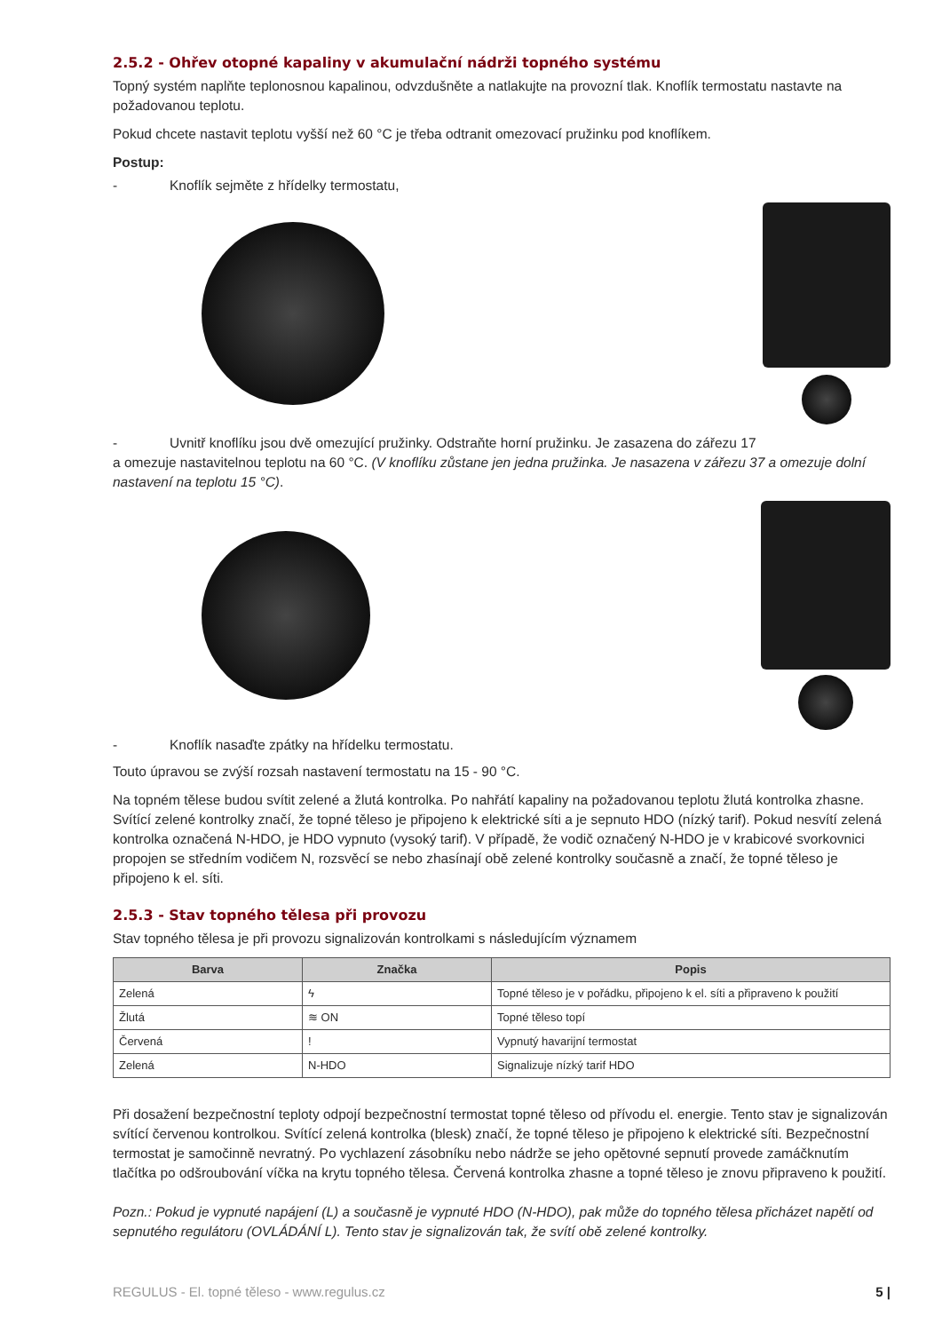2.5.2 - Ohřev otopné kapaliny v akumulační nádrži topného systému
Topný systém naplňte teplonosnou kapalinou, odvzdušněte a natlakujte na provozní tlak. Knoflík termostatu nastavte na požadovanou teplotu.
Pokud chcete nastavit teplotu vyšší než 60 °C je třeba odtranit omezovací pružinku pod knoflíkem.
Postup:
- Knoflík sejměte z hřídelky termostatu,
- Uvnitř knoflíku jsou dvě omezující pružinky. Odstraňte horní pružinku. Je zasazena do zářezu 17
a omezuje nastavitelnou teplotu na 60 °C. (V knoflíku zůstane jen jedna pružinka. Je nasazena v zářezu 37 a omezuje dolní nastavení na teplotu 15 °C).
- Knoflík nasaďte zpátky na hřídelku termostatu.
Touto úpravou se zvýší rozsah nastavení termostatu na 15 - 90 °C.
Na topném tělese budou svítit zelené a žlutá kontrolka. Po nahřátí kapaliny na požadovanou teplotu žlutá kontrolka zhasne. Svítící zelené kontrolky značí, že topné těleso je připojeno k elektrické síti a je sepnuto HDO (nízký tarif). Pokud nesvítí zelená kontrolka označená N-HDO, je HDO vypnuto (vysoký tarif). V případě, že vodič označený N-HDO je v krabicové svorkovnici propojen se středním vodičem N, rozsvěcí se nebo zhasínají obě zelené kontrolky současně a značí, že topné těleso je připojeno k el. síti.
2.5.3 - Stav topného tělesa při provozu
Stav topného tělesa je při provozu signalizován kontrolkami s následujícím významem
| Barva | Značka | Popis |
| --- | --- | --- |
| Zelená | ϟ | Topné těleso je v pořádku, připojeno k el. síti a připraveno k použití |
| Žlutá | ≋ ON | Topné těleso topí |
| Červená | ! | Vypnutý havarijní termostat |
| Zelená | N-HDO | Signalizuje nízký tarif HDO |
Při dosažení bezpečnostní teploty odpojí bezpečnostní termostat topné těleso od přívodu el. energie. Tento stav je signalizován svítící červenou kontrolkou. Svítící zelená kontrolka (blesk) značí, že topné těleso je připojeno k elektrické síti. Bezpečnostní termostat je samočinně nevratný. Po vychlazení zásobníku nebo nádrže se jeho opětovné sepnutí provede zamáčknutím tlačítka po odšroubování víčka na krytu topného tělesa. Červená kontrolka zhasne a topné těleso je znovu připraveno k použití.
Pozn.: Pokud je vypnuté napájení (L) a současně je vypnuté HDO (N-HDO), pak může do topného tělesa přicházet napětí od sepnutého regulátoru (OVLÁDÁNÍ L). Tento stav je signalizován tak, že svítí obě zelené kontrolky.
REGULUS - El. topné těleso - www.regulus.cz 5 |